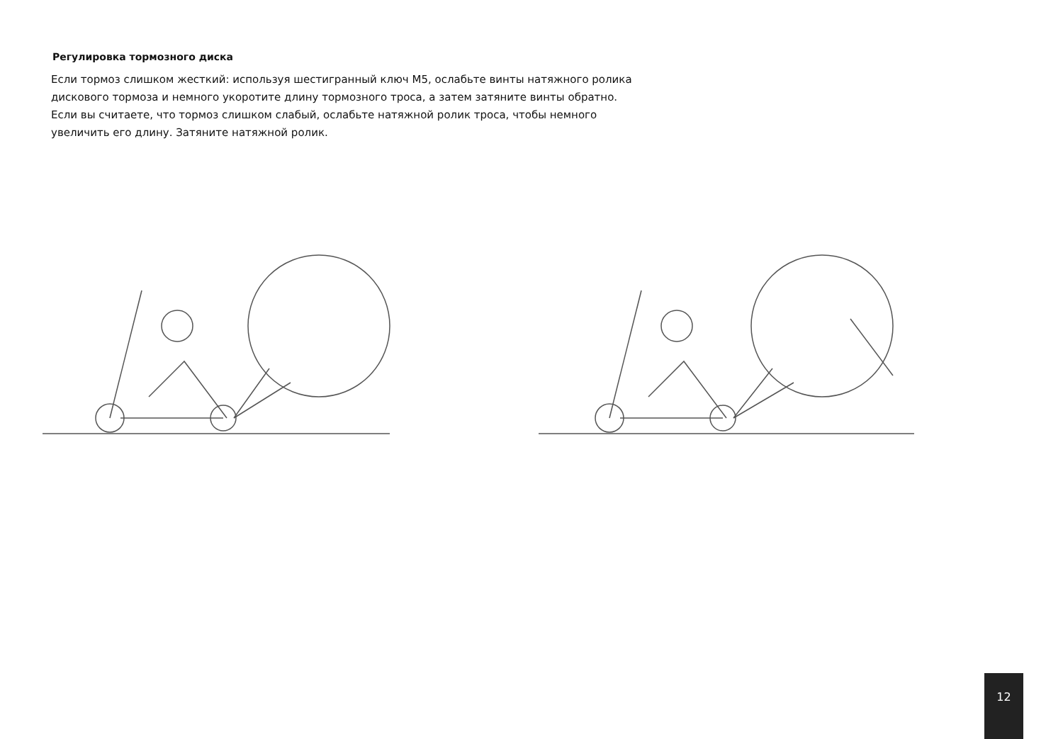Регулировка тормозного диска
Если тормоз слишком жесткий: используя шестигранный ключ M5, ослабьте винты натяжного ролика
дискового тормоза и немного укоротите длину тормозного троса, а затем затяните винты обратно.
Если вы считаете, что тормоз слишком слабый, ослабьте натяжной ролик троса, чтобы немного
увеличить его длину. Затяните натяжной ролик.
12